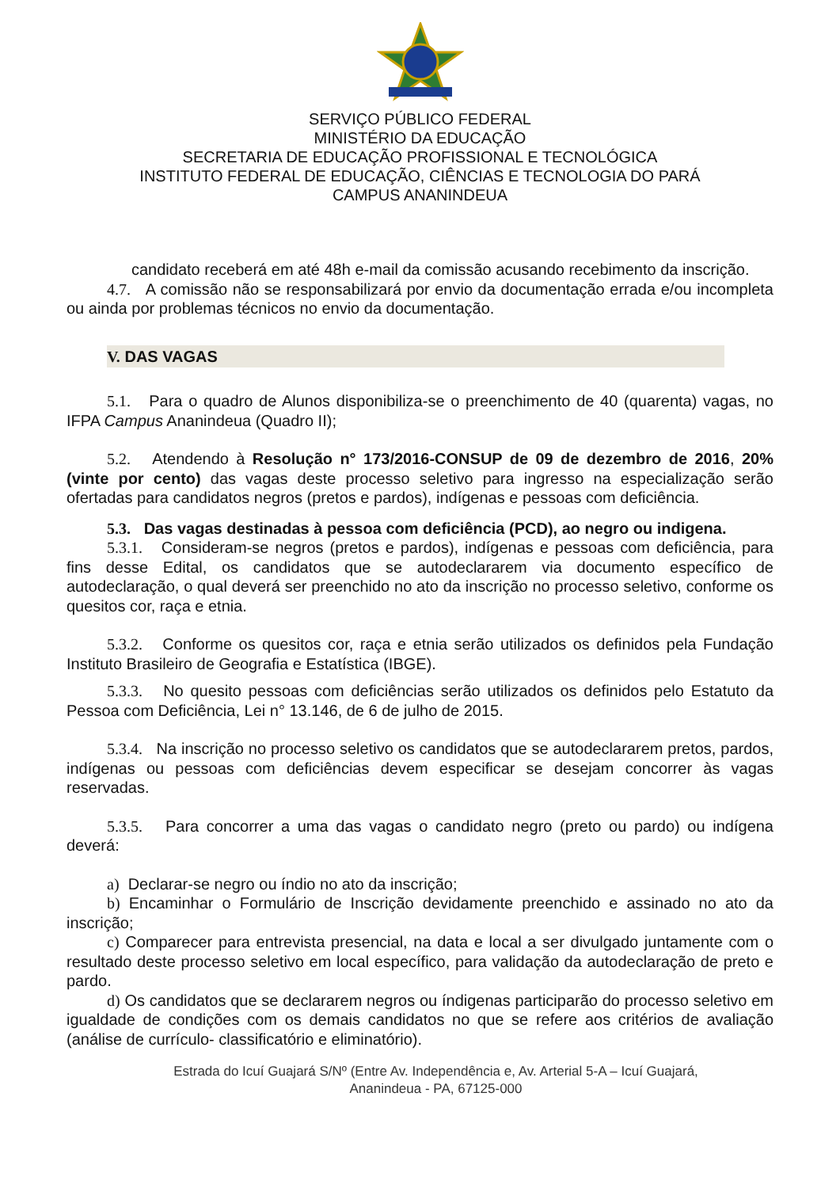SERVIÇO PÚBLICO FEDERAL
MINISTÉRIO DA EDUCAÇÃO
SECRETARIA DE EDUCAÇÃO PROFISSIONAL E TECNOLÓGICA
INSTITUTO FEDERAL DE EDUCAÇÃO, CIÊNCIAS E TECNOLOGIA DO PARÁ
CAMPUS ANANINDEUA
candidato receberá em até 48h e-mail da comissão acusando recebimento da inscrição.
4.7. A comissão não se responsabilizará por envio da documentação errada e/ou incompleta ou ainda por problemas técnicos no envio da documentação.
V. DAS VAGAS
5.1. Para o quadro de Alunos disponibiliza-se o preenchimento de 40 (quarenta) vagas, no IFPA Campus Ananindeua (Quadro II);
5.2. Atendendo à Resolução n° 173/2016-CONSUP de 09 de dezembro de 2016, 20% (vinte por cento) das vagas deste processo seletivo para ingresso na especialização serão ofertadas para candidatos negros (pretos e pardos), indígenas e pessoas com deficiência.
5.3. Das vagas destinadas à pessoa com deficiência (PCD), ao negro ou indigena.
5.3.1. Consideram-se negros (pretos e pardos), indígenas e pessoas com deficiência, para fins desse Edital, os candidatos que se autodeclararem via documento específico de autodeclaração, o qual deverá ser preenchido no ato da inscrição no processo seletivo, conforme os quesitos cor, raça e etnia.
5.3.2. Conforme os quesitos cor, raça e etnia serão utilizados os definidos pela Fundação Instituto Brasileiro de Geografia e Estatística (IBGE).
5.3.3. No quesito pessoas com deficiências serão utilizados os definidos pelo Estatuto da Pessoa com Deficiência, Lei n° 13.146, de 6 de julho de 2015.
5.3.4. Na inscrição no processo seletivo os candidatos que se autodeclararem pretos, pardos, indígenas ou pessoas com deficiências devem especificar se desejam concorrer às vagas reservadas.
5.3.5. Para concorrer a uma das vagas o candidato negro (preto ou pardo) ou indígena deverá:
a) Declarar-se negro ou índio no ato da inscrição;
b) Encaminhar o Formulário de Inscrição devidamente preenchido e assinado no ato da inscrição;
c) Comparecer para entrevista presencial, na data e local a ser divulgado juntamente com o resultado deste processo seletivo em local específico, para validação da autodeclaração de preto e pardo.
d) Os candidatos que se declararem negros ou índigenas participarão do processo seletivo em igualdade de condições com os demais candidatos no que se refere aos critérios de avaliação (análise de currículo- classificatório e eliminatório).
Estrada do Icuí Guajará S/Nº (Entre Av. Independência e, Av. Arterial 5-A – Icuí Guajará,
Ananindeua - PA, 67125-000